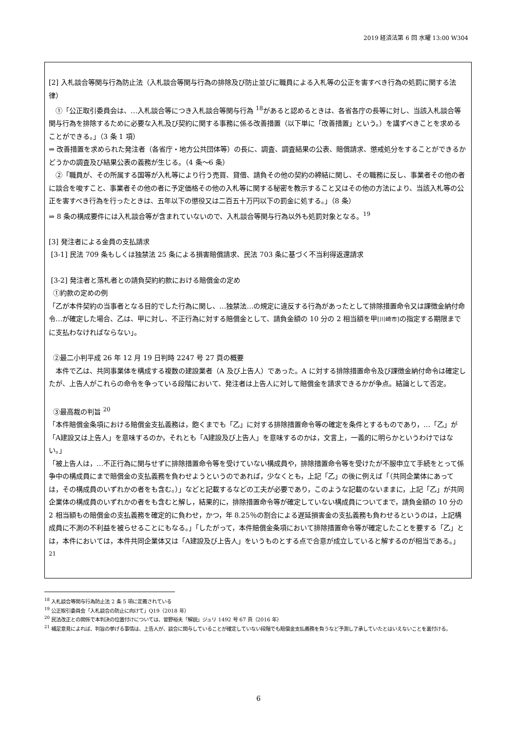2019 経済法第 6 回 水曜 13:00 W304
[2] 入札談合等関与行為防止法（入札談合等関与行為の排除及び防止並びに職員による入札等の公正を害すべき行為の処罰に関する法律）
　①「公正取引委員会は、…入札談合等につき入札談合等関与行為 <sup>18</sup>があると認めるときは、各省各庁の長等に対し、当該入札談合等関与行為を排除するために必要な入札及び契約に関する事務に係る改善措置（以下単に「改善措置」という。）を講ずべきことを求めることができる。」（3 条 1 項）
⇒ 改善措置を求められた発注者（各省庁・地方公共団体等）の長に、調査、調査結果の公表、賠償請求、懲戒処分をすることができるかどうかの調査及び結果公表の義務が生じる。（4 条～6 条）
　②「職員が、その所属する国等が入札等により行う売買、貸借、請負その他の契約の締結に関し、その職務に反し、事業者その他の者に談合を唆すこと、事業者その他の者に予定価格その他の入札等に関する秘密を教示すること又はその他の方法により、当該入札等の公正を害すべき行為を行ったときは、五年以下の懲役又は二百五十万円以下の罰金に処する。」（8 条）
⇒ 8 条の構成要件には入札談合等が含まれていないので、入札談合等関与行為以外も処罰対象となる。<sup>19</sup>
[3] 発注者による金員の支払請求
[3-1] 民法 709 条もしくは独禁法 25 条による損害賠償請求、民法 703 条に基づく不当利得返還請求
[3-2] 発注者と落札者との請負契約約款における賠償金の定め
①約款の定めの例
「乙が本件契約の当事者となる目的でした行為に関し、…独禁法…の規定に違反する行為があったとして排除措置命令又は課徴金納付命令…が確定した場合、乙は、甲に対し、不正行為に対する賠償金として、請負金額の 10 分の 2 相当額を甲[川崎市] の指定する期限までに支払わなければならない」。
②最二小判平成 26 年 12 月 19 日判時 2247 号 27 頁の概要
　本件で乙は、共同事業体を構成する複数の建設業者（A 及び上告人）であった。A に対する排除措置命令及び課徴金納付命令は確定したが、上告人がこれらの命令を争っている段階において、発注者は上告人に対して賠償金を請求できるかが争点。結論として否定。
③最高裁の判旨 <sup>20</sup>
「本件賠償金条項における賠償金支払義務は，飽くまでも「乙」に対する排除措置命令等の確定を条件とするものであり，…「乙」が「A建設又は上告人」を意味するのか，それとも「A建設及び上告人」を意味するのかは，文言上，一義的に明らかというわけではない。」
「被上告人は，…不正行為に関与せずに排除措置命令等を受けていない構成員や，排除措置命令等を受けたが不服申立て手続をとって係争中の構成員にまで賠償金の支払義務を負わせようというのであれば，少なくとも，上記「乙」の後に例えば「（共同企業体にあっては，その構成員のいずれかの者をも含む。）」などと記載するなどの工夫が必要であり，このような記載のないままに，上記「乙」が共同企業体の構成員のいずれかの者をも含むと解し，結果的に，排除措置命令等が確定していない構成員についてまで，請負金額の 10 分の 2 相当額もの賠償金の支払義務を確定的に負わせ，かつ，年 8.25％の割合による遅延損害金の支払義務も負わせるというのは，上記構成員に不測の不利益を被らせることにもなる。」「したがって，本件賠償金条項において排除措置命令等が確定したことを要する「乙」とは，本件においては，本件共同企業体又は「A建設及び上告人」をいうものとする点で合意が成立していると解するのが相当である。」<sup>21</sup>
<sup>18</sup> 入札談合等関与行為防止法 2 条 5 項に定義されている
<sup>19</sup> 公正取引委員会「入札談合の防止に向けて」Q19（2018 年）
<sup>20</sup> 民法改正との関係で本判決の位置付けについては、曽野裕夫「解説」ジュリ 1492 号 67 頁（2016 年）
<sup>21</sup> 補足意見によれば、判旨の挙げる事情は、上告人が、談合に関与していることが確定していない段階でも賠償金支払義務を負うなど予測し了承していたとはいえないことを裏付ける。
6